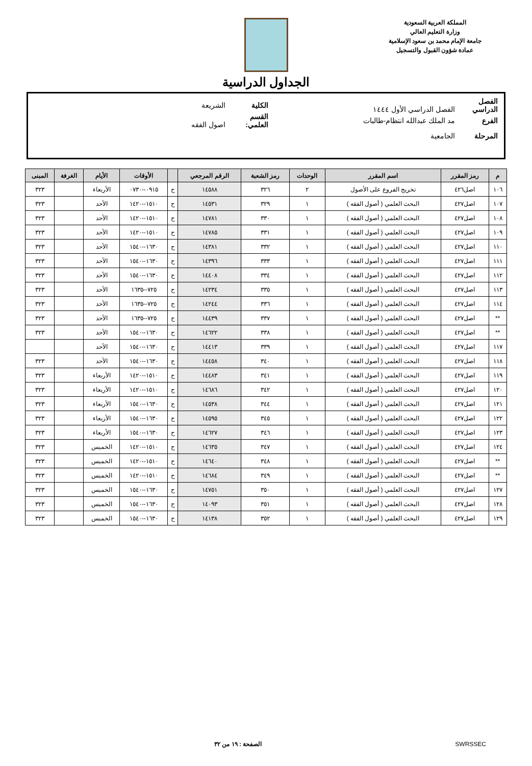المملكة العربية السعودية
وزارة التعليم العالي
جامعة الإمام محمد بن سعود الإسلامية
عمادة شؤون القبول والتسجيل
الجداول الدراسية
الفصل الدراسي الفصل الدراسي الأول ١٤٤٤ الكلية الشريعة
الفرع مد الملك عبدالله انتظام-طالبات القسم العلمي: اصول الفقه
المرحلة الجامعية
| م | رمز المقرر | اسم المقرر | الوحدات | رمز الشعبة | الرقم المرجعي | | الأوقات | الأيام | الغرفة | المبنى |
| --- | --- | --- | --- | --- | --- | --- | --- | --- | --- | --- |
| ١٠٦ | اصل٤٢٦ | تخريج الفروع على الأصول | ٢ | ٣٢٦ | ١٤٥٨٨ | ح | ٠٩١٥--٠٧٣٠ | الأربعاء | | ٣٢٣ |
| ١٠٧ | اصل٤٢٧ | البحث العلمي ( أصول الفقه ) | ١ | ٣٢٩ | ١٤٥٣١ | ح | ١٥١٠--١٤٢٠ | الأحد | | ٣٢٣ |
| ١٠٨ | اصل٤٢٧ | البحث العلمي ( أصول الفقه ) | ١ | ٣٣٠ | ١٤٧٨١ | ح | ١٥١٠--١٤٢٠ | الأحد | | ٣٢٣ |
| ١٠٩ | اصل٤٢٧ | البحث العلمي ( أصول الفقه ) | ١ | ٣٣١ | ١٤٧٨٥ | ح | ١٥١٠--١٤٢٠ | الأحد | | ٣٢٣ |
| ١١٠ | اصل٤٢٧ | البحث العلمي ( أصول الفقه ) | ١ | ٣٣٢ | ١٤٣٨١ | ح | ١٦٣٠--١٥٤٠ | الأحد | | ٣٢٣ |
| ١١١ | اصل٤٢٧ | البحث العلمي ( أصول الفقه ) | ١ | ٣٣٣ | ١٤٣٩٦ | ح | ١٦٣٠--١٥٤٠ | الأحد | | ٣٢٣ |
| ١١٢ | اصل٤٢٧ | البحث العلمي ( أصول الفقه ) | ١ | ٣٣٤ | ١٤٤٠٨ | ح | ١٦٣٠--١٥٤٠ | الأحد | | ٣٢٣ |
| ١١٣ | اصل٤٢٧ | البحث العلمي ( أصول الفقه ) | ١ | ٣٣٥ | ١٤٢٣٤ | ح | ٧٢٥--١٦٣٥ | الأحد | | ٣٢٣ |
| ١١٤ | اصل٤٢٧ | البحث العلمي ( أصول الفقه ) | ١ | ٣٣٦ | ١٤٢٤٤ | ح | ٧٢٥--١٦٣٥ | الأحد | | ٣٢٣ |
| ** | اصل٤٢٧ | البحث العلمي ( أصول الفقه ) | ١ | ٣٣٧ | ١٤٤٣٩ | ح | ٧٢٥--١٦٣٥ | الأحد | | ٣٢٣ |
| ** | اصل٤٢٧ | البحث العلمي ( أصول الفقه ) | ١ | ٣٣٨ | ١٤٦٢٢ | ح | ١٦٣٠--١٥٤٠ | الأحد | | ٣٢٣ |
| ١١٧ | اصل٤٢٧ | البحث العلمي ( أصول الفقه ) | ١ | ٣٣٩ | ١٤٤١٣ | ح | ١٦٣٠--١٥٤٠ | الأحد | | |
| ١١٨ | اصل٤٢٧ | البحث العلمي ( أصول الفقه ) | ١ | ٣٤٠ | ١٤٤٥٨ | ح | ١٦٣٠--١٥٤٠ | الأحد | | ٣٢٣ |
| ١١٩ | اصل٤٢٧ | البحث العلمي ( أصول الفقه ) | ١ | ٣٤١ | ١٤٤٨٣ | ح | ١٥١٠--١٤٢٠ | الأربعاء | | ٣٢٣ |
| ١٢٠ | اصل٤٢٧ | البحث العلمي ( أصول الفقه ) | ١ | ٣٤٢ | ١٤٦٨٦ | ح | ١٥١٠--١٤٢٠ | الأربعاء | | ٣٢٣ |
| ١٢١ | اصل٤٢٧ | البحث العلمي ( أصول الفقه ) | ١ | ٣٤٤ | ١٤٥٣٨ | ح | ١٦٣٠--١٥٤٠ | الأربعاء | | ٣٢٣ |
| ١٢٢ | اصل٤٢٧ | البحث العلمي ( أصول الفقه ) | ١ | ٣٤٥ | ١٤٥٩٥ | ح | ١٦٣٠--١٥٤٠ | الأربعاء | | ٣٢٣ |
| ١٢٣ | اصل٤٢٧ | البحث العلمي ( أصول الفقه ) | ١ | ٣٤٦ | ١٤٦٢٧ | ح | ١٦٣٠--١٥٤٠ | الأربعاء | | ٣٢٣ |
| ١٢٤ | اصل٤٢٧ | البحث العلمي ( أصول الفقه ) | ١ | ٣٤٧ | ١٤٦٣٥ | ح | ١٥١٠--١٤٢٠ | الخميس | | ٣٢٣ |
| ** | اصل٤٢٧ | البحث العلمي ( أصول الفقه ) | ١ | ٣٤٨ | ١٤٦٤٠ | ح | ١٥١٠--١٤٢٠ | الخميس | | ٣٢٣ |
| ** | اصل٤٢٧ | البحث العلمي ( أصول الفقه ) | ١ | ٣٤٩ | ١٤٦٨٤ | ح | ١٥١٠--١٤٢٠ | الخميس | | ٣٢٣ |
| ١٢٧ | اصل٤٢٧ | البحث العلمي ( أصول الفقه ) | ١ | ٣٥٠ | ١٤٧٥١ | ح | ١٦٣٠--١٥٤٠ | الخميس | | ٣٢٣ |
| ١٢٨ | اصل٤٢٧ | البحث العلمي ( أصول الفقه ) | ١ | ٣٥١ | ١٤٠٩٣ | ح | ١٦٣٠--١٥٤٠ | الخميس | | ٣٢٣ |
| ١٢٩ | اصل٤٢٧ | البحث العلمي ( أصول الفقه ) | ١ | ٣٥٢ | ١٤١٣٨ | ح | ١٦٣٠--١٥٤٠ | الخميس | | ٣٢٣ |
SWRSSEC الصفحة : ١٩ من ٣٢